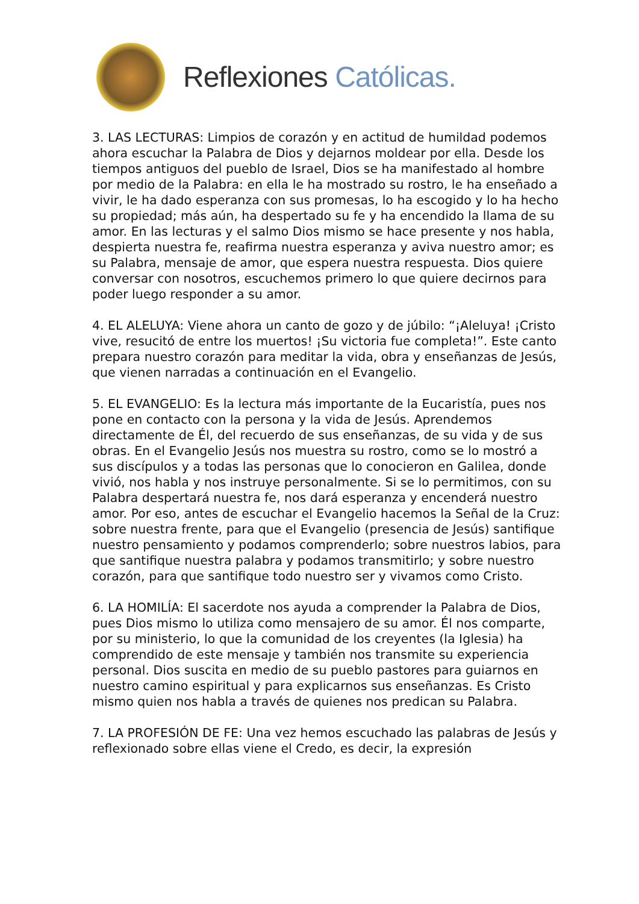Reflexiones Católicas.
3. LAS LECTURAS: Limpios de corazón y en actitud de humildad podemos ahora escuchar la Palabra de Dios y dejarnos moldear por ella. Desde los tiempos antiguos del pueblo de Israel, Dios se ha manifestado al hombre por medio de la Palabra: en ella le ha mostrado su rostro, le ha enseñado a vivir, le ha dado esperanza con sus promesas, lo ha escogido y lo ha hecho su propiedad; más aún, ha despertado su fe y ha encendido la llama de su amor. En las lecturas y el salmo Dios mismo se hace presente y nos habla, despierta nuestra fe, reafirma nuestra esperanza y aviva nuestro amor; es su Palabra, mensaje de amor, que espera nuestra respuesta. Dios quiere conversar con nosotros, escuchemos primero lo que quiere decirnos para poder luego responder a su amor.
4. EL ALELUYA: Viene ahora un canto de gozo y de júbilo: “¡Aleluya! ¡Cristo vive, resucitó de entre los muertos! ¡Su victoria fue completa!”. Este canto prepara nuestro corazón para meditar la vida, obra y enseñanzas de Jesús, que vienen narradas a continuación en el Evangelio.
5. EL EVANGELIO: Es la lectura más importante de la Eucaristía, pues nos pone en contacto con la persona y la vida de Jesús. Aprendemos directamente de Él, del recuerdo de sus enseñanzas, de su vida y de sus obras. En el Evangelio Jesús nos muestra su rostro, como se lo mostró a sus discípulos y a todas las personas que lo conocieron en Galilea, donde vivió, nos habla y nos instruye personalmente. Si se lo permitimos, con su Palabra despertará nuestra fe, nos dará esperanza y encenderá nuestro amor. Por eso, antes de escuchar el Evangelio hacemos la Señal de la Cruz: sobre nuestra frente, para que el Evangelio (presencia de Jesús) santifique nuestro pensamiento y podamos comprenderlo; sobre nuestros labios, para que santifique nuestra palabra y podamos transmitirlo; y sobre nuestro corazón, para que santifique todo nuestro ser y vivamos como Cristo.
6. LA HOMILÍA: El sacerdote nos ayuda a comprender la Palabra de Dios, pues Dios mismo lo utiliza como mensajero de su amor. Él nos comparte, por su ministerio, lo que la comunidad de los creyentes (la Iglesia) ha comprendido de este mensaje y también nos transmite su experiencia personal. Dios suscita en medio de su pueblo pastores para guiarnos en nuestro camino espiritual y para explicarnos sus enseñanzas. Es Cristo mismo quien nos habla a través de quienes nos predican su Palabra.
7. LA PROFESIÓN DE FE: Una vez hemos escuchado las palabras de Jesús y reflexionado sobre ellas viene el Credo, es decir, la expresión